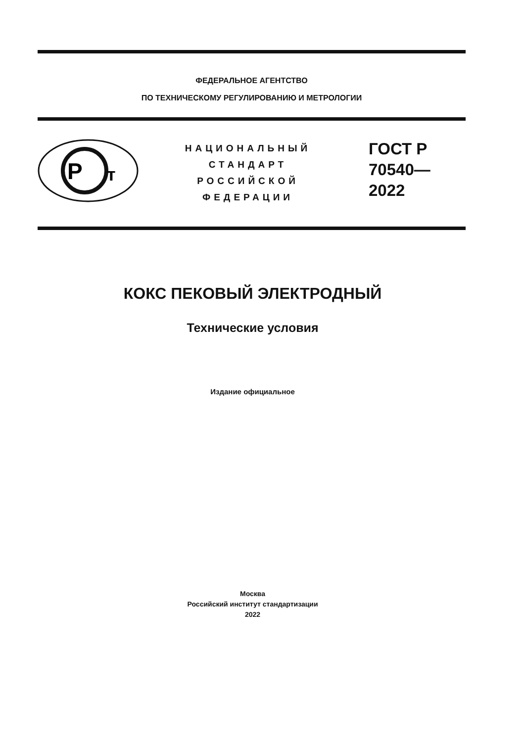ФЕДЕРАЛЬНОЕ АГЕНТСТВО
ПО ТЕХНИЧЕСКОМУ РЕГУЛИРОВАНИЮ И МЕТРОЛОГИИ
P
т
НАЦИОНАЛЬНЫЙ
СТАНДАРТ
РОССИЙСКОЙ
ФЕДЕРАЦИИ
ГОСТ Р
70540—
2022
КОКС ПЕКОВЫЙ ЭЛЕКТРОДНЫЙ
Технические условия
Издание официальное
Москва
Российский институт стандартизации
2022